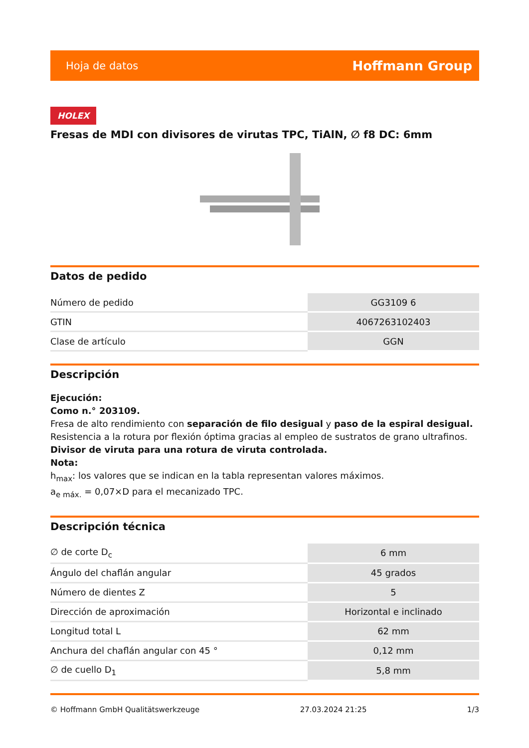Hoja de datos Hoffmann Group
HOLEX
Fresas de MDI con divisores de virutas TPC, TiAlN, ∅ f8 DC: 6mm
Datos de pedido
| Número de pedido | GG3109 6 |
| GTIN | 4067263102403 |
| Clase de artículo | GGN |
Descripción
Ejecución:
Como n.° 203109.
Fresa de alto rendimiento con separación de filo desigual y paso de la espiral desigual.
Resistencia a la rotura por flexión óptima gracias al empleo de sustratos de grano ultrafinos.
Divisor de viruta para una rotura de viruta controlada.
Nota:
h<sub>max</sub>: los valores que se indican en la tabla representan valores máximos.
a<sub>e máx.</sub> = 0,07×D para el mecanizado TPC.
Descripción técnica
| ∅ de corte D<sub>c</sub> | 6 mm |
| Ángulo del chaflán angular | 45 grados |
| Número de dientes Z | 5 |
| Dirección de aproximación | Horizontal e inclinado |
| Longitud total L | 62 mm |
| Anchura del chaflán angular con 45 ° | 0,12 mm |
| ∅ de cuello D<sub>1</sub> | 5,8 mm |
© Hoffmann GmbH Qualitätswerkzeuge 27.03.2024 21:25 1/3